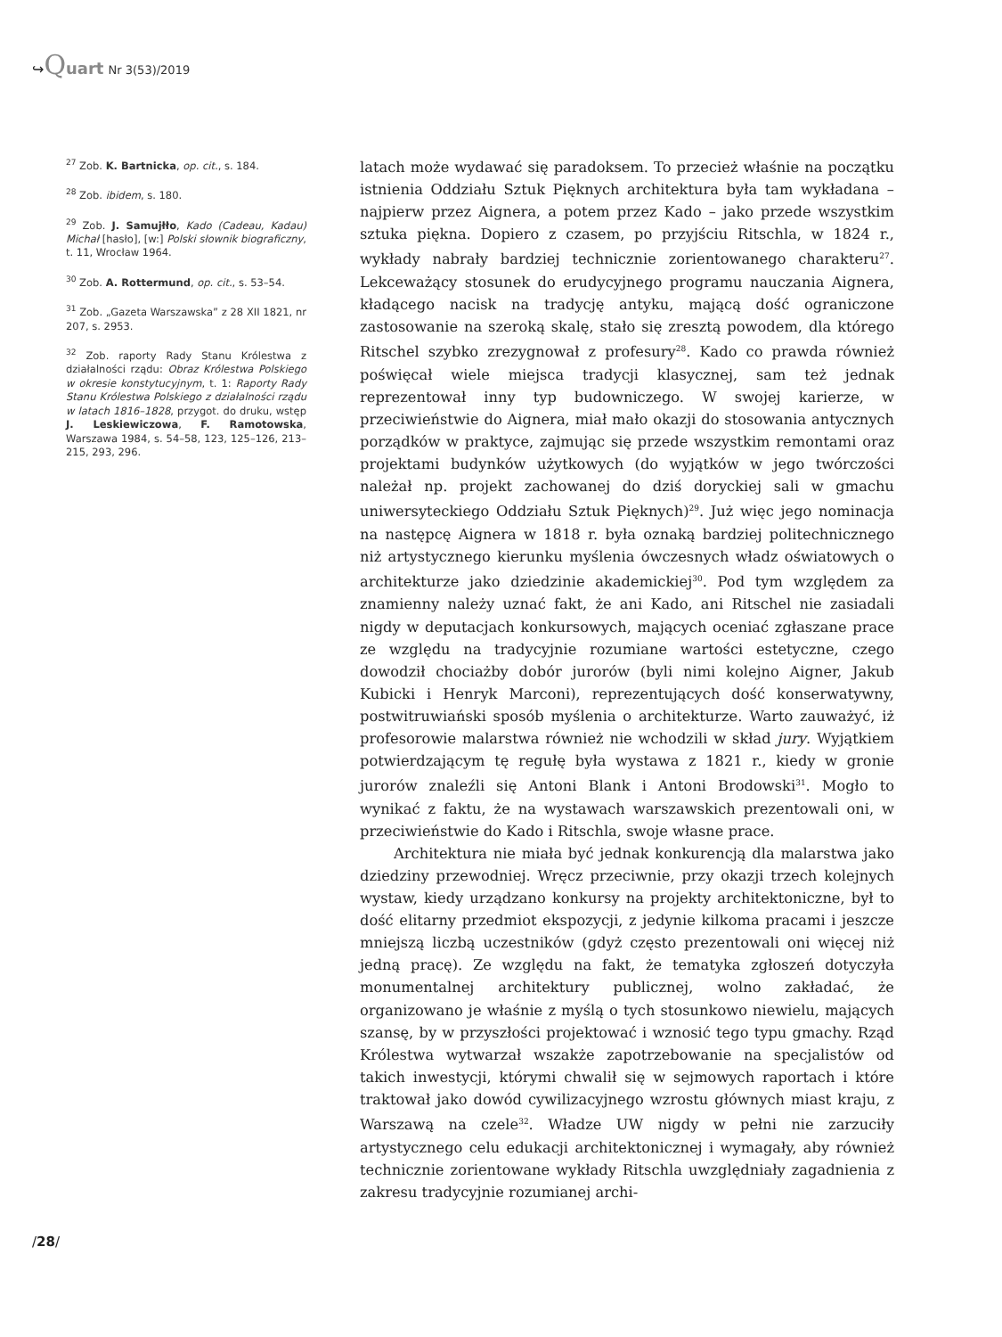↪Quart Nr 3(53)/2019
<sup>27</sup> Zob. K. Bartnicka, op. cit., s. 184.
<sup>28</sup> Zob. ibidem, s. 180.
<sup>29</sup> Zob. J. Samujłło, Kado (Cadeau, Kadau) Michał [hasło], [w:] Polski słownik biograficzny, t. 11, Wrocław 1964.
<sup>30</sup> Zob. A. Rottermund, op. cit., s. 53–54.
<sup>31</sup> Zob. „Gazeta Warszawska” z 28 XII 1821, nr 207, s. 2953.
<sup>32</sup> Zob. raporty Rady Stanu Królestwa z działalności rządu: Obraz Królestwa Polskiego w okresie konstytucyjnym, t. 1: Raporty Rady Stanu Królestwa Polskiego z działalności rządu w latach 1816–1828, przygot. do druku, wstęp J. Leskiewiczowa, F. Ramotowska, Warszawa 1984, s. 54–58, 123, 125–126, 213–215, 293, 296.
latach może wydawać się paradoksem. To przecież właśnie na początku istnienia Oddziału Sztuk Pięknych architektura była tam wykładana – najpierw przez Aignera, a potem przez Kado – jako przede wszystkim sztuka piękna. Dopiero z czasem, po przyjściu Ritschla, w 1824 r., wykłady nabrały bardziej technicznie zorientowanego charakteru<sup>27</sup>. Lekceważący stosunek do erudycyjnego programu nauczania Aignera, kładącego nacisk na tradycję antyku, mającą dość ograniczone zastosowanie na szeroką skalę, stało się zresztą powodem, dla którego Ritschel szybko zrezygnował z profesury<sup>28</sup>. Kado co prawda również poświęcał wiele miejsca tradycji klasycznej, sam też jednak reprezentował inny typ budowniczego. W swojej karierze, w przeciwieństwie do Aignera, miał mało okazji do stosowania antycznych porządków w praktyce, zajmując się przede wszystkim remontami oraz projektami budynków użytkowych (do wyjątków w jego twórczości należał np. projekt zachowanej do dziś doryckiej sali w gmachu uniwersyteckiego Oddziału Sztuk Pięknych)<sup>29</sup>. Już więc jego nominacja na następcę Aignera w 1818 r. była oznaką bardziej politechnicznego niż artystycznego kierunku myślenia ówczesnych władz oświatowych o architekturze jako dziedzinie akademickiej<sup>30</sup>. Pod tym względem za znamienny należy uznać fakt, że ani Kado, ani Ritschel nie zasiadali nigdy w deputacjach konkursowych, mających oceniać zgłaszane prace ze względu na tradycyjnie rozumiane wartości estetyczne, czego dowodził chociażby dobór jurorów (byli nimi kolejno Aigner, Jakub Kubicki i Henryk Marconi), reprezentujących dość konserwatywny, postwitruwiański sposób myślenia o architekturze. Warto zauważyć, iż profesorowie malarstwa również nie wchodzili w skład jury. Wyjątkiem potwierdzającym tę regułę była wystawa z 1821 r., kiedy w gronie jurorów znaleźli się Antoni Blank i Antoni Brodowski<sup>31</sup>. Mogło to wynikać z faktu, że na wystawach warszawskich prezentowali oni, w przeciwieństwie do Kado i Ritschla, swoje własne prace.
Architektura nie miała być jednak konkurencją dla malarstwa jako dziedziny przewodniej. Wręcz przeciwnie, przy okazji trzech kolejnych wystaw, kiedy urządzano konkursy na projekty architektoniczne, był to dość elitarny przedmiot ekspozycji, z jedynie kilkoma pracami i jeszcze mniejszą liczbą uczestników (gdyż często prezentowali oni więcej niż jedną pracę). Ze względu na fakt, że tematyka zgłoszeń dotyczyła monumentalnej architektury publicznej, wolno zakładać, że organizowano je właśnie z myślą o tych stosunkowo niewielu, mających szansę, by w przyszłości projektować i wznosić tego typu gmachy. Rząd Królestwa wytwarzał wszakże zapotrzebowanie na specjalistów od takich inwestycji, którymi chwalił się w sejmowych raportach i które traktował jako dowód cywilizacyjnego wzrostu głównych miast kraju, z Warszawą na czele<sup>32</sup>. Władze UW nigdy w pełni nie zarzuciły artystycznego celu edukacji architektonicznej i wymagały, aby również technicznie zorientowane wykłady Ritschla uwzględniały zagadnienia z zakresu tradycyjnie rozumianej archi-
/28/